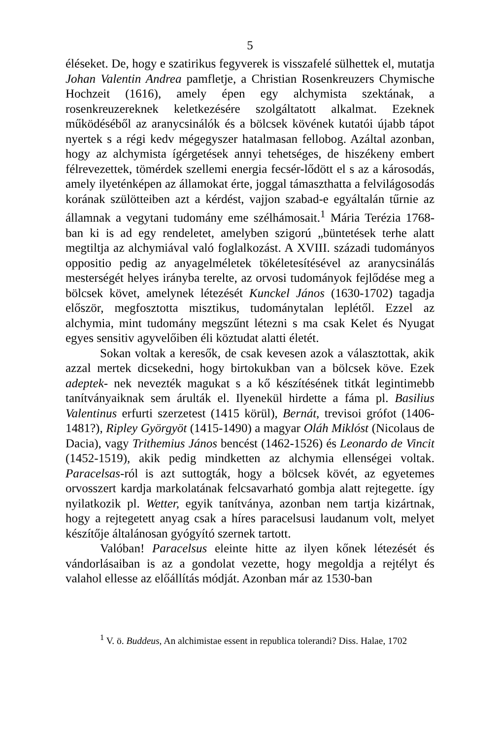5
éléseket. De, hogy e szatirikus fegyverek is visszafelé sülhettek el, mutatja Johan Valentin Andrea pamfletje, a Christian Rosenkreuzers Chymische Hochzeit (1616), amely épen egy alchymista szektának, a rosenkreuzereknek keletkezésére szolgáltatott alkalmat. Ezeknek működéséből az aranycsinálók és a bölcsek kövének kutatói újabb tápot nyertek s a régi kedv mégegyszer hatalmasan fellobog. Azáltal azonban, hogy az alchymista ígérgetések annyi tehetséges, de hiszékeny embert félrevezettek, tömérdek szellemi energia fecsér-lődött el s az a károsodás, amely ilyeténképen az államokat érte, joggal támaszthatta a felvilágosodás korának szülötteiben azt a kérdést, vajjon szabad-e egyáltalán tűrnie az államnak a vegytani tudomány eme szélhámosait.<sup>1</sup> Mária Terézia 1768-ban ki is ad egy rendeletet, amelyben szigorú „büntetések terhe alatt megtiltja az alchymiával való foglalkozást. A XVIII. századi tudományos oppositio pedig az anyagelméletek tökéletesítésével az aranycsinálás mesterségét helyes irányba terelte, az orvosi tudományok fejlődése meg a bölcsek követ, amelynek létezését Kunckel János (1630-1702) tagadja először, megfosztotta misztikus, tudománytalan leplétől. Ezzel az alchymia, mint tudomány megszűnt létezni s ma csak Kelet és Nyugat egyes sensitiv agyvelőiben éli köztudat alatti életét.
Sokan voltak a keresők, de csak kevesen azok a választottak, akik azzal mertek dicsekedni, hogy birtokukban van a bölcsek köve. Ezek adeptek- nek nevezték magukat s a kő készítésének titkát legintimebb tanítványaiknak sem árulták el. Ilyenekül hirdette a fáma pl. Basilius Valentinus erfurti szerzetest (1415 körül), Bernát, trevisoi grófot (1406-1481?), Ripley Györgyöt (1415-1490) a magyar Oláh Miklóst (Nicolaus de Dacia), vagy Trithemius János bencést (1462-1526) és Leonardo de Vincit (1452-1519), akik pedig mindketten az alchymia ellenségei voltak. Paracelsas-ról is azt suttogták, hogy a bölcsek kövét, az egyetemes orvosszert kardja markolatának felcsavarható gombja alatt rejtegette. így nyilatkozik pl. Wetter, egyik tanítványa, azonban nem tartja kizártnak, hogy a rejtegetett anyag csak a híres paracelsusi laudanum volt, melyet készítője általánosan gyógyító szernek tartott.
Valóban! Paracelsus eleinte hitte az ilyen kőnek létezését és vándorlásaiban is az a gondolat vezette, hogy megoldja a rejtélyt és valahol ellesse az előállítás módját. Azonban már az 1530-ban
<sup>1</sup> V. ö. Buddeus, An alchimistae essent in republica tolerandi? Diss. Halae, 1702